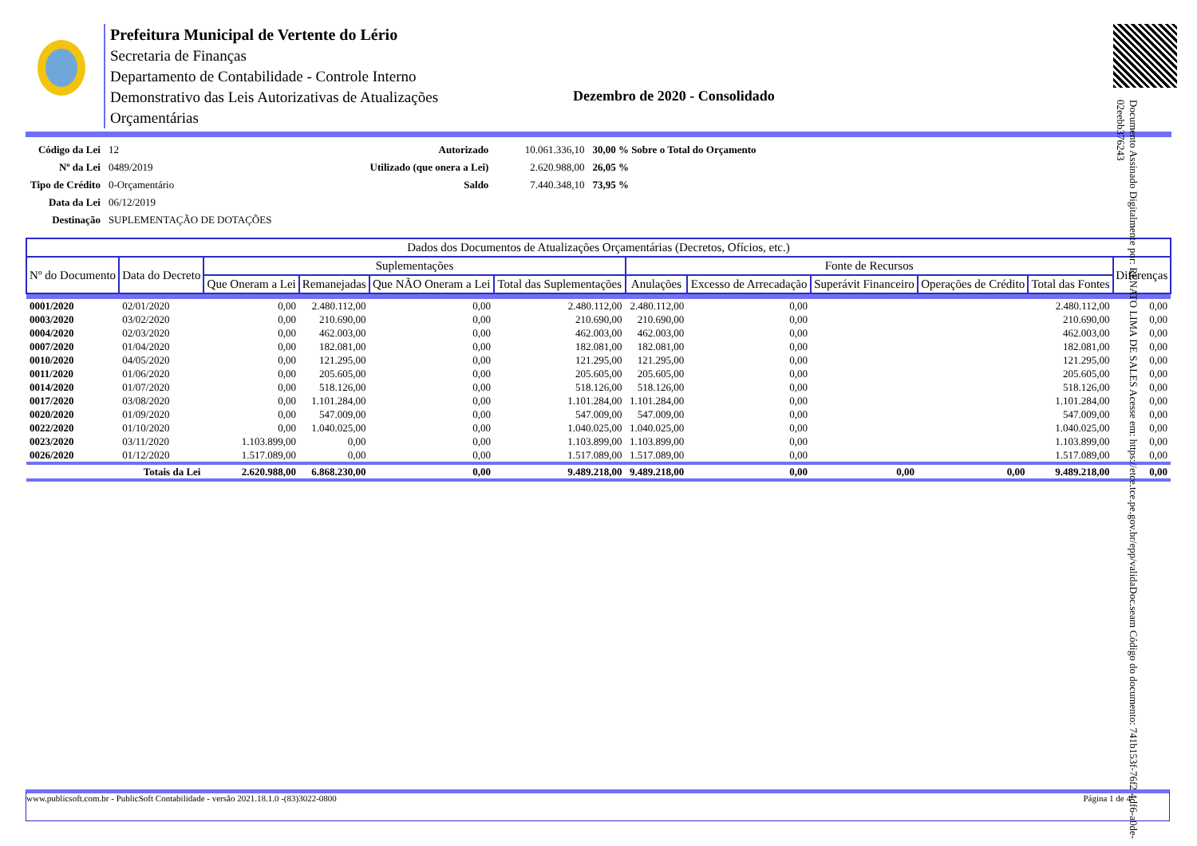Documento Assinado Digitalmente por: RENATO LIMA DE SALES Acesse em: https://etce.tce.pe.gov.br/epp/validaDoc.seam Código do documento: 741b153f-76f2-4df6-a0de-02eebb376243
Prefeitura Municipal de Vertente do Lério
Secretaria de Finanças
Departamento de Contabilidade - Controle Interno
Demonstrativo das Leis Autorizativas de Atualizações Orçamentárias
Dezembro de 2020 - Consolidado
| Código da Lei | 12 |
| Nº da Lei | 0489/2019 |
| Tipo de Crédito | 0-Orçamentário |
| Data da Lei | 06/12/2019 |
| Destinação | SUPLEMENTAÇÃO DE DOTAÇÕES |
| Autorizado | 10.061.336,10 | 30,00 % Sobre o Total do Orçamento |
| Utilizado (que onera a Lei) | 2.620.988,00 | 26,05 % |
| Saldo | 7.440.348,10 | 73,95 % |
| Dados dos Documentos de Atualizações Orçamentárias (Decretos, Ofícios, etc.) | | | | | | | | | | | |
| --- | --- | --- | --- | --- | --- | --- | --- | --- | --- | --- | --- |
| Nº do Documento | Data do Decreto | Suplementações | | | | Fonte de Recursos | | | | | Diferenças |
| | | Que Oneram a Lei | Remanejadas | Que NÃO Oneram a Lei | Total das Suplementações | Anulações | Excesso de Arrecadação | Superávit Financeiro | Operações de Crédito | Total das Fontes | |
| 0001/2020 | 02/01/2020 | 0,00 | 2.480.112,00 | 0,00 | 2.480.112,00 | 2.480.112,00 | 0,00 | | | 2.480.112,00 | 0,00 |
| 0003/2020 | 03/02/2020 | 0,00 | 210.690,00 | 0,00 | 210.690,00 | 210.690,00 | 0,00 | | | 210.690,00 | 0,00 |
| 0004/2020 | 02/03/2020 | 0,00 | 462.003,00 | 0,00 | 462.003,00 | 462.003,00 | 0,00 | | | 462.003,00 | 0,00 |
| 0007/2020 | 01/04/2020 | 0,00 | 182.081,00 | 0,00 | 182.081,00 | 182.081,00 | 0,00 | | | 182.081,00 | 0,00 |
| 0010/2020 | 04/05/2020 | 0,00 | 121.295,00 | 0,00 | 121.295,00 | 121.295,00 | 0,00 | | | 121.295,00 | 0,00 |
| 0011/2020 | 01/06/2020 | 0,00 | 205.605,00 | 0,00 | 205.605,00 | 205.605,00 | 0,00 | | | 205.605,00 | 0,00 |
| 0014/2020 | 01/07/2020 | 0,00 | 518.126,00 | 0,00 | 518.126,00 | 518.126,00 | 0,00 | | | 518.126,00 | 0,00 |
| 0017/2020 | 03/08/2020 | 0,00 | 1.101.284,00 | 0,00 | 1.101.284,00 | 1.101.284,00 | 0,00 | | | 1.101.284,00 | 0,00 |
| 0020/2020 | 01/09/2020 | 0,00 | 547.009,00 | 0,00 | 547.009,00 | 547.009,00 | 0,00 | | | 547.009,00 | 0,00 |
| 0022/2020 | 01/10/2020 | 0,00 | 1.040.025,00 | 0,00 | 1.040.025,00 | 1.040.025,00 | 0,00 | | | 1.040.025,00 | 0,00 |
| 0023/2020 | 03/11/2020 | 1.103.899,00 | 0,00 | 0,00 | 1.103.899,00 | 1.103.899,00 | 0,00 | | | 1.103.899,00 | 0,00 |
| 0026/2020 | 01/12/2020 | 1.517.089,00 | 0,00 | 0,00 | 1.517.089,00 | 1.517.089,00 | 0,00 | | | 1.517.089,00 | 0,00 |
| Totais da Lei | | 2.620.988,00 | 6.868.230,00 | 0,00 | 9.489.218,00 | 9.489.218,00 | 0,00 | 0,00 | 0,00 | 9.489.218,00 | 0,00 |
www.publicsoft.com.br - PublicSoft Contabilidade - versão 2021.18.1.0 -(83)3022-0800 Página 1 de 4